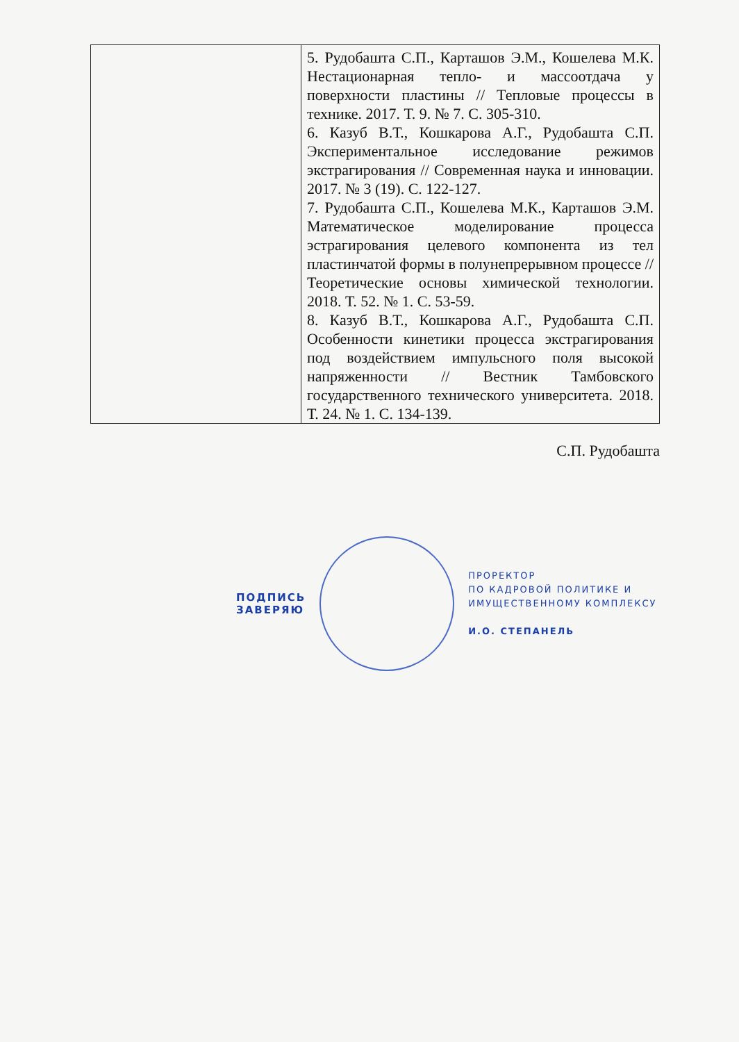| | 5. Рудобашта С.П., Карташов Э.М., Кошелева М.К. Нестационарная тепло- и массоотдача у поверхности пластины // Тепловые процессы в технике. 2017. Т. 9. № 7. С. 305-310. 6. Казуб В.Т., Кошкарова А.Г., Рудобашта С.П. Экспериментальное исследование режимов экстрагирования // Современная наука и инновации. 2017. № 3 (19). С. 122-127. 7. Рудобашта С.П., Кошелева М.К., Карташов Э.М. Математическое моделирование процесса эстрагирования целевого компонента из тел пластинчатой формы в полунепрерывном процессе // Теоретические основы химической технологии. 2018. Т. 52. № 1. С. 53-59. 8. Казуб В.Т., Кошкарова А.Г., Рудобашта С.П. Особенности кинетики процесса экстрагирования под воздействием импульсного поля высокой напряженности // Вестник Тамбовского государственного технического университета. 2018. Т. 24. № 1. С. 134-139. |
С.П. Рудобашта
ПОДПИСЬ
ЗАВЕРЯЮ
ПРОРЕКТОР
ПО КАДРОВОЙ ПОЛИТИКЕ И
ИМУЩЕСТВЕННОМУ КОМПЛЕКСУ
И.О. СТЕПАНЕЛЬ